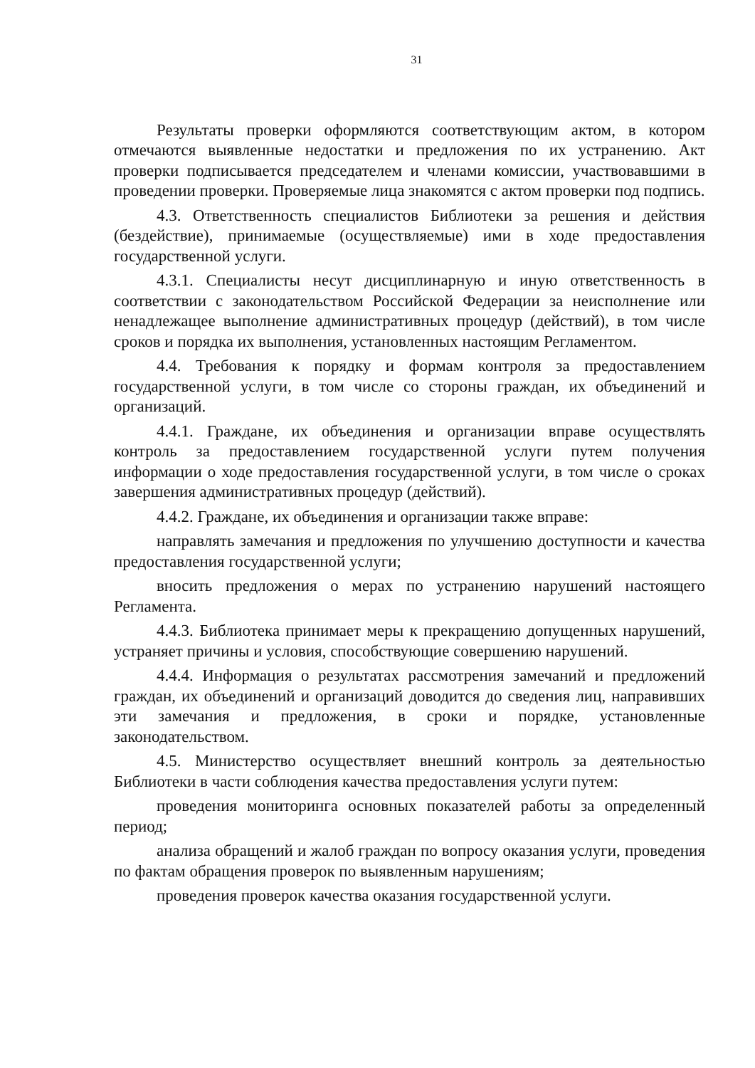31
Результаты проверки оформляются соответствующим актом, в котором отмечаются выявленные недостатки и предложения по их устранению. Акт проверки подписывается председателем и членами комиссии, участвовавшими в проведении проверки. Проверяемые лица знакомятся с актом проверки под подпись.
4.3. Ответственность специалистов Библиотеки за решения и действия (бездействие), принимаемые (осуществляемые) ими в ходе предоставления государственной услуги.
4.3.1. Специалисты несут дисциплинарную и иную ответственность в соответствии с законодательством Российской Федерации за неисполнение или ненадлежащее выполнение административных процедур (действий), в том числе сроков и порядка их выполнения, установленных настоящим Регламентом.
4.4. Требования к порядку и формам контроля за предоставлением государственной услуги, в том числе со стороны граждан, их объединений и организаций.
4.4.1. Граждане, их объединения и организации вправе осуществлять контроль за предоставлением государственной услуги путем получения информации о ходе предоставления государственной услуги, в том числе о сроках завершения административных процедур (действий).
4.4.2. Граждане, их объединения и организации также вправе:
направлять замечания и предложения по улучшению доступности и качества предоставления государственной услуги;
вносить предложения о мерах по устранению нарушений настоящего Регламента.
4.4.3. Библиотека принимает меры к прекращению допущенных нарушений, устраняет причины и условия, способствующие совершению нарушений.
4.4.4. Информация о результатах рассмотрения замечаний и предложений граждан, их объединений и организаций доводится до сведения лиц, направивших эти замечания и предложения, в сроки и порядке, установленные законодательством.
4.5. Министерство осуществляет внешний контроль за деятельностью Библиотеки в части соблюдения качества предоставления услуги путем:
проведения мониторинга основных показателей работы за определенный период;
анализа обращений и жалоб граждан по вопросу оказания услуги, проведения по фактам обращения проверок по выявленным нарушениям;
проведения проверок качества оказания государственной услуги.